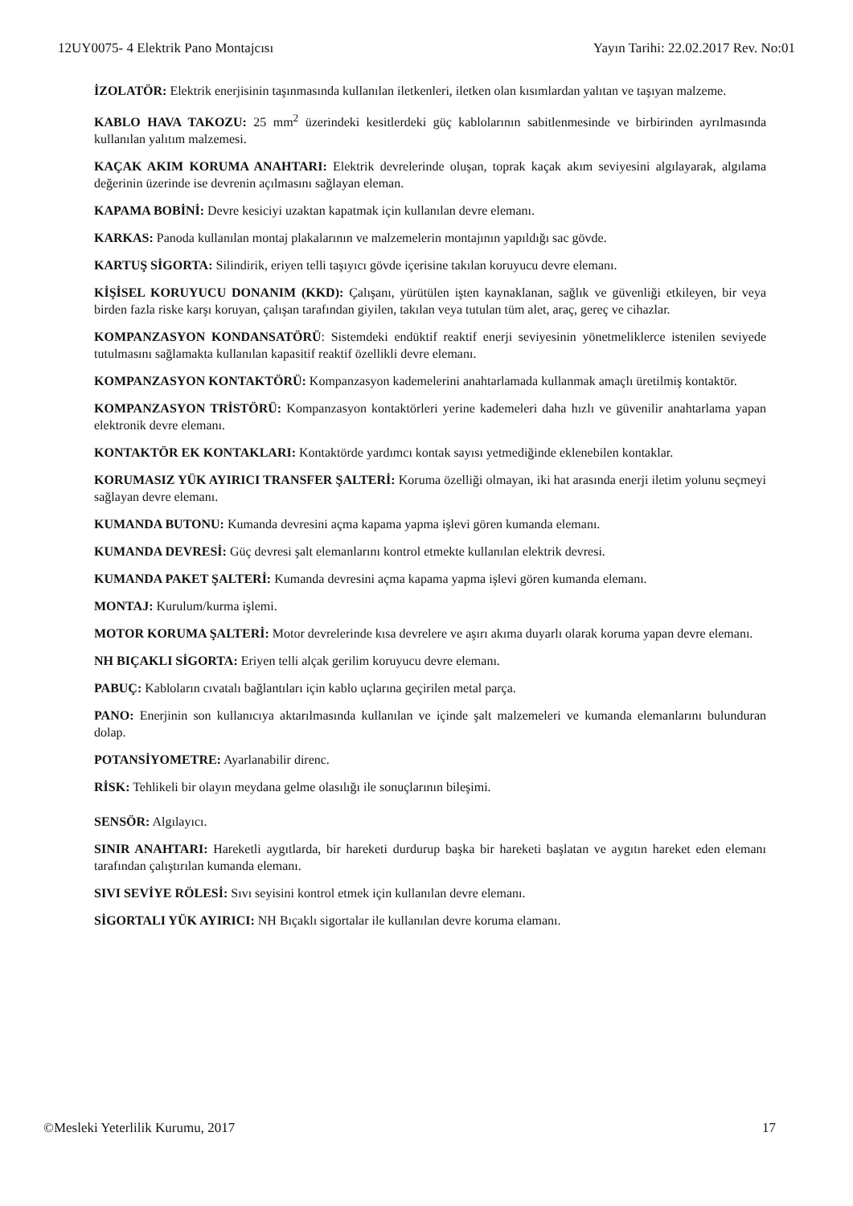12UY0075- 4 Elektrik Pano Montajcısı Yayın Tarihi: 22.02.2017 Rev. No:01
İZOLATÖR: Elektrik enerjisinin taşınmasında kullanılan iletkenleri, iletken olan kısımlardan yalıtan ve taşıyan malzeme.
KABLO HAVA TAKOZU: 25 mm<sup>2</sup> üzerindeki kesitlerdeki güç kablolarının sabitlenmesinde ve birbirinden ayrılmasında kullanılan yalıtım malzemesi.
KAÇAK AKIM KORUMA ANAHTARI: Elektrik devrelerinde oluşan, toprak kaçak akım seviyesini algılayarak, algılama değerinin üzerinde ise devrenin açılmasını sağlayan eleman.
KAPAMA BOBİNİ: Devre kesiciyi uzaktan kapatmak için kullanılan devre elemanı.
KARKAS: Panoda kullanılan montaj plakalarının ve malzemelerin montajının yapıldığı sac gövde.
KARTUŞ SİGORTA: Silindirik, eriyen telli taşıyıcı gövde içerisine takılan koruyucu devre elemanı.
KİŞİSEL KORUYUCU DONANIM (KKD): Çalışanı, yürütülen işten kaynaklanan, sağlık ve güvenliği etkileyen, bir veya birden fazla riske karşı koruyan, çalışan tarafından giyilen, takılan veya tutulan tüm alet, araç, gereç ve cihazlar.
KOMPANZASYON KONDANSATÖRÜ: Sistemdeki endüktif reaktif enerji seviyesinin yönetmeliklerce istenilen seviyede tutulmasını sağlamakta kullanılan kapasitif reaktif özellikli devre elemanı.
KOMPANZASYON KONTAKTÖRÜ: Kompanzasyon kademelerini anahtarlamada kullanmak amaçlı üretilmiş kontaktör.
KOMPANZASYON TRİSTÖRÜ: Kompanzasyon kontaktörleri yerine kademeleri daha hızlı ve güvenilir anahtarlama yapan elektronik devre elemanı.
KONTAKTÖR EK KONTAKLARI: Kontaktörde yardımcı kontak sayısı yetmediğinde eklenebilen kontaklar.
KORUMASIZ YÜK AYIRICI TRANSFER ŞALTERİ: Koruma özelliği olmayan, iki hat arasında enerji iletim yolunu seçmeyi sağlayan devre elemanı.
KUMANDA BUTONU: Kumanda devresini açma kapama yapma işlevi gören kumanda elemanı.
KUMANDA DEVRESİ: Güç devresi şalt elemanlarını kontrol etmekte kullanılan elektrik devresi.
KUMANDA PAKET ŞALTERİ: Kumanda devresini açma kapama yapma işlevi gören kumanda elemanı.
MONTAJ: Kurulum/kurma işlemi.
MOTOR KORUMA ŞALTERİ: Motor devrelerinde kısa devrelere ve aşırı akıma duyarlı olarak koruma yapan devre elemanı.
NH BIÇAKLI SİGORTA: Eriyen telli alçak gerilim koruyucu devre elemanı.
PABUÇ: Kabloların cıvatalı bağlantıları için kablo uçlarına geçirilen metal parça.
PANO: Enerjinin son kullanıcıya aktarılmasında kullanılan ve içinde şalt malzemeleri ve kumanda elemanlarını bulunduran dolap.
POTANSİYOMETRE: Ayarlanabilir direnc.
RİSK: Tehlikeli bir olayın meydana gelme olasılığı ile sonuçlarının bileşimi.
SENSÖR: Algılayıcı.
SINIR ANAHTARI: Hareketli aygıtlarda, bir hareketi durdurup başka bir hareketi başlatan ve aygıtın hareket eden elemanı tarafından çalıştırılan kumanda elemanı.
SIVI SEVİYE RÖLESİ: Sıvı seyisini kontrol etmek için kullanılan devre elemanı.
SİGORTALI YÜK AYIRICI: NH Bıçaklı sigortalar ile kullanılan devre koruma elamanı.
©Mesleki Yeterlilik Kurumu, 2017 17